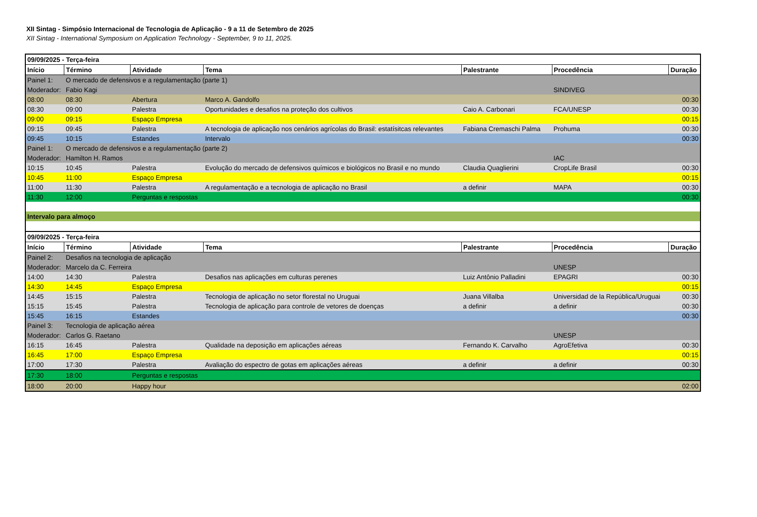XII Sintag - Simpósio Internacional de Tecnologia de Aplicação - 9 a 11 de Setembro de 2025
XII Sintag - International Symposium on Application Technology - September, 9 to 11, 2025.
| 09/09/2025 - Terça-feira | | | | | | |
| Início | Término | Atividade | Tema | Palestrante | Procedência | Duração |
| Painel 1: | O mercado de defensivos e a regulamentação (parte 1) | | | | | |
| Moderador: | Fabio Kagi | | | | SINDIVEG | |
| 08:00 | 08:30 | Abertura | Marco A. Gandolfo | | | 00:30 |
| 08:30 | 09:00 | Palestra | Oportunidades e desafios na proteção dos cultivos | Caio A. Carbonari | FCA/UNESP | 00:30 |
| 09:00 | 09:15 | Espaço Empresa | | | | 00:15 |
| 09:15 | 09:45 | Palestra | A tecnologia de aplicação nos cenários agrícolas do Brasil: estatísitcas relevantes | Fabiana Cremaschi Palma | Prohuma | 00:30 |
| 09:45 | 10:15 | Estandes | Intervalo | | | 00:30 |
| Painel 1: | O mercado de defensivos e a regulamentação (parte 2) | | | | | |
| Moderador: | Hamilton H. Ramos | | | | IAC | |
| 10:15 | 10:45 | Palestra | Evolução do mercado de defensivos químicos e biológicos no Brasil e no mundo | Claudia Quaglierini | CropLife Brasil | 00:30 |
| 10:45 | 11:00 | Espaço Empresa | | | | 00:15 |
| 11:00 | 11:30 | Palestra | A regulamentação e a tecnologia de aplicação no Brasil | a definir | MAPA | 00:30 |
| 11:30 | 12:00 | Perguntas e respostas | | | | 00:30 |
| Intervalo para almoço | | | | | | |
| 09/09/2025 - Terça-feira | | | | | | |
| Início | Término | Atividade | Tema | Palestrante | Procedência | Duração |
| Painel 2: | Desafios na tecnologia de aplicação | | | | | |
| Moderador: | Marcelo da C. Ferreira | | | | UNESP | |
| 14:00 | 14:30 | Palestra | Desafios nas aplicações em culturas perenes | Luiz Antônio Palladini | EPAGRI | 00:30 |
| 14:30 | 14:45 | Espaço Empresa | | | | 00:15 |
| 14:45 | 15:15 | Palestra | Tecnologia de aplicação no setor florestal no Uruguai | Juana Villalba | Universidad de la República/Uruguai | 00:30 |
| 15:15 | 15:45 | Palestra | Tecnologia de aplicação para controle de vetores de doenças | a definir | a definir | 00:30 |
| 15:45 | 16:15 | Estandes | | | | 00:30 |
| Painel 3: | Tecnologia de aplicação aérea | | | | | |
| Moderador: | Carlos G. Raetano | | | | UNESP | |
| 16:15 | 16:45 | Palestra | Qualidade na deposição em aplicações aéreas | Fernando K. Carvalho | AgroEfetiva | 00:30 |
| 16:45 | 17:00 | Espaço Empresa | | | | 00:15 |
| 17:00 | 17:30 | Palestra | Avaliação do espectro de gotas em aplicações aéreas | a definir | a definir | 00:30 |
| 17:30 | 18:00 | Perguntas e respostas | | | | |
| 18:00 | 20:00 | Happy hour | | | | 02:00 |